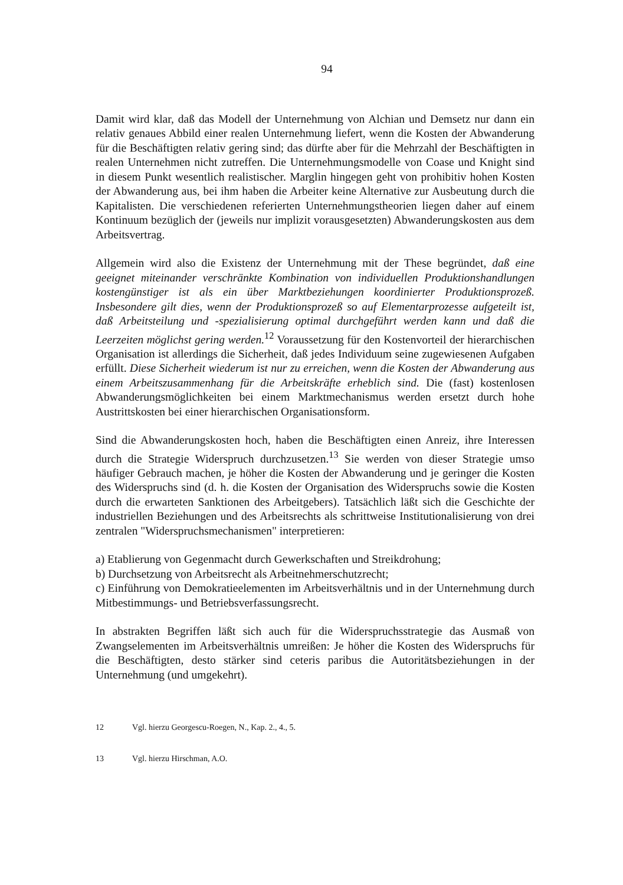94
Damit wird klar, daß das Modell der Unternehmung von Alchian und Demsetz nur dann ein relativ genaues Abbild einer realen Unternehmung liefert, wenn die Kosten der Abwanderung für die Beschäftigten relativ gering sind; das dürfte aber für die Mehrzahl der Beschäftigten in realen Unternehmen nicht zutreffen. Die Unternehmungsmodelle von Coase und Knight sind in diesem Punkt wesentlich realistischer. Marglin hingegen geht von prohibitiv hohen Kosten der Abwanderung aus, bei ihm haben die Arbeiter keine Alternative zur Ausbeutung durch die Kapitalisten. Die verschiedenen referierten Unternehmungstheorien liegen daher auf einem Kontinuum bezüglich der (jeweils nur implizit vorausgesetzten) Abwanderungskosten aus dem Arbeitsvertrag.
Allgemein wird also die Existenz der Unternehmung mit der These begründet, daß eine geeignet miteinander verschränkte Kombination von individuellen Produktionshandlungen kostengünstiger ist als ein über Marktbeziehungen koordinierter Produktionsprozeß. Insbesondere gilt dies, wenn der Produktionsprozeß so auf Elementarprozesse aufgeteilt ist, daß Arbeitsteilung und -spezialisierung optimal durchgeführt werden kann und daß die Leerzeiten möglichst gering werden.<sup>12</sup> Voraussetzung für den Kostenvorteil der hierarchischen Organisation ist allerdings die Sicherheit, daß jedes Individuum seine zugewiesenen Aufgaben erfüllt. Diese Sicherheit wiederum ist nur zu erreichen, wenn die Kosten der Abwanderung aus einem Arbeitszusammenhang für die Arbeitskräfte erheblich sind. Die (fast) kostenlosen Abwanderungsmöglichkeiten bei einem Marktmechanismus werden ersetzt durch hohe Austrittskosten bei einer hierarchischen Organisationsform.
Sind die Abwanderungskosten hoch, haben die Beschäftigten einen Anreiz, ihre Interessen durch die Strategie Widerspruch durchzusetzen.<sup>13</sup> Sie werden von dieser Strategie umso häufiger Gebrauch machen, je höher die Kosten der Abwanderung und je geringer die Kosten des Widerspruchs sind (d. h. die Kosten der Organisation des Widerspruchs sowie die Kosten durch die erwarteten Sanktionen des Arbeitgebers). Tatsächlich läßt sich die Geschichte der industriellen Beziehungen und des Arbeitsrechts als schrittweise Institutionalisierung von drei zentralen "Widerspruchsmechanismen" interpretieren:
a) Etablierung von Gegenmacht durch Gewerkschaften und Streikdrohung;
b) Durchsetzung von Arbeitsrecht als Arbeitnehmerschutzrecht;
c) Einführung von Demokratieelementen im Arbeitsverhältnis und in der Unternehmung durch Mitbestimmungs- und Betriebsverfassungsrecht.
In abstrakten Begriffen läßt sich auch für die Widerspruchsstrategie das Ausmaß von Zwangselementen im Arbeitsverhältnis umreißen: Je höher die Kosten des Widerspruchs für die Beschäftigten, desto stärker sind ceteris paribus die Autoritätsbeziehungen in der Unternehmung (und umgekehrt).
12 Vgl. hierzu Georgescu-Roegen, N., Kap. 2., 4., 5.
13 Vgl. hierzu Hirschman, A.O.